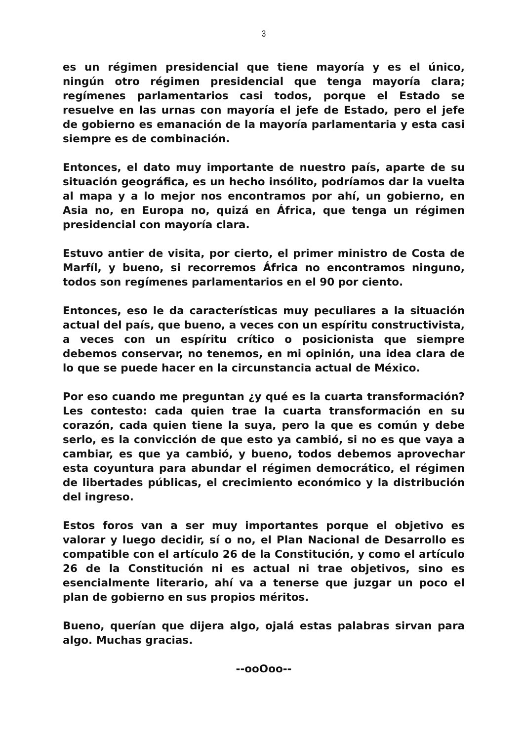3
es un régimen presidencial que tiene mayoría y es el único, ningún otro régimen presidencial que tenga mayoría clara; regímenes parlamentarios casi todos, porque el Estado se resuelve en las urnas con mayoría el jefe de Estado, pero el jefe de gobierno es emanación de la mayoría parlamentaria y esta casi siempre es de combinación.
Entonces, el dato muy importante de nuestro país, aparte de su situación geográfica, es un hecho insólito, podríamos dar la vuelta al mapa y a lo mejor nos encontramos por ahí, un gobierno, en Asia no, en Europa no, quizá en África, que tenga un régimen presidencial con mayoría clara.
Estuvo antier de visita, por cierto, el primer ministro de Costa de Marfíl, y bueno, si recorremos África no encontramos ninguno, todos son regímenes parlamentarios en el 90 por ciento.
Entonces, eso le da características muy peculiares a la situación actual del país, que bueno, a veces con un espíritu constructivista, a veces con un espíritu crítico o posicionista que siempre debemos conservar, no tenemos, en mi opinión, una idea clara de lo que se puede hacer en la circunstancia actual de México.
Por eso cuando me preguntan ¿y qué es la cuarta transformación? Les contesto: cada quien trae la cuarta transformación en su corazón, cada quien tiene la suya, pero la que es común y debe serlo, es la convicción de que esto ya cambió, si no es que vaya a cambiar, es que ya cambió, y bueno, todos debemos aprovechar esta coyuntura para abundar el régimen democrático, el régimen de libertades públicas, el crecimiento económico y la distribución del ingreso.
Estos foros van a ser muy importantes porque el objetivo es valorar y luego decidir, sí o no, el Plan Nacional de Desarrollo es compatible con el artículo 26 de la Constitución, y como el artículo 26 de la Constitución ni es actual ni trae objetivos, sino es esencialmente literario, ahí va a tenerse que juzgar un poco el plan de gobierno en sus propios méritos.
Bueno, querían que dijera algo, ojalá estas palabras sirvan para algo. Muchas gracias.
--ooOoo--